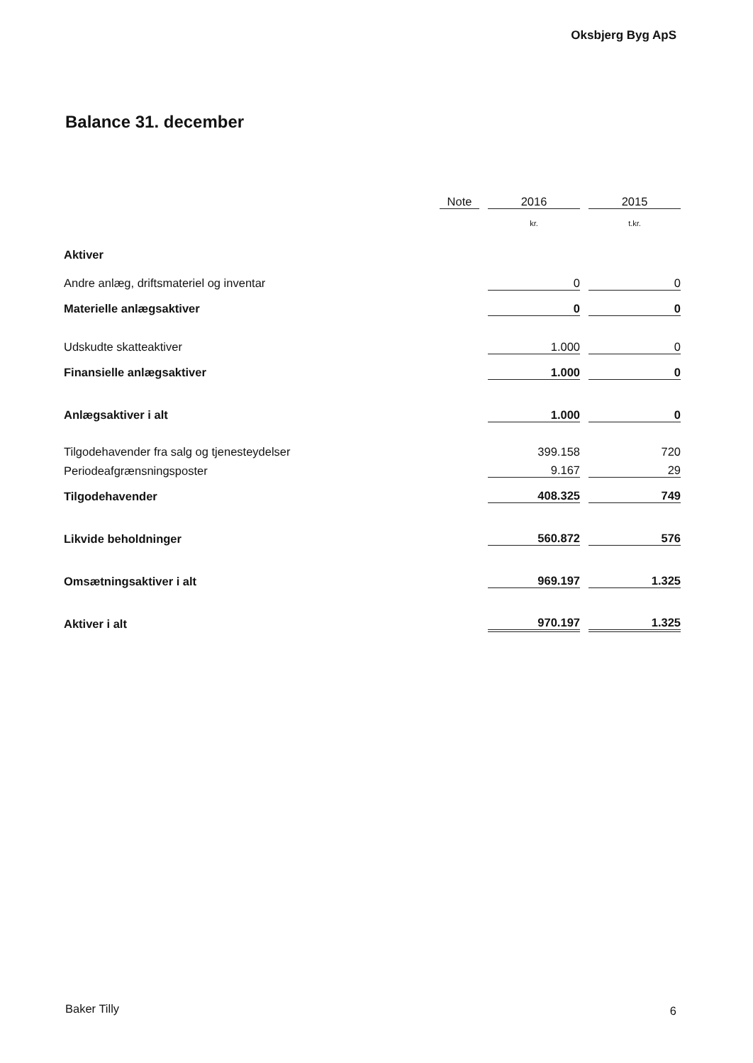Oksbjerg Byg ApS
Balance 31. december
| | Note | | 2016 | | 2015 |
| --- | --- | --- | --- | --- | --- |
| | | | kr. | | t.kr. |
| Aktiver | | | | | |
| Andre anlæg, driftsmateriel og inventar | | | 0 | | 0 |
| Materielle anlægsaktiver | | | 0 | | 0 |
| Udskudte skatteaktiver | | | 1.000 | | 0 |
| Finansielle anlægsaktiver | | | 1.000 | | 0 |
| Anlægsaktiver i alt | | | 1.000 | | 0 |
| Tilgodehavender fra salg og tjenesteydelser | | | 399.158 | | 720 |
| Periodeafgrænsningsposter | | | 9.167 | | 29 |
| Tilgodehavender | | | 408.325 | | 749 |
| Likvide beholdninger | | | 560.872 | | 576 |
| Omsætningsaktiver i alt | | | 969.197 | | 1.325 |
| Aktiver i alt | | | 970.197 | | 1.325 |
Baker Tilly 6